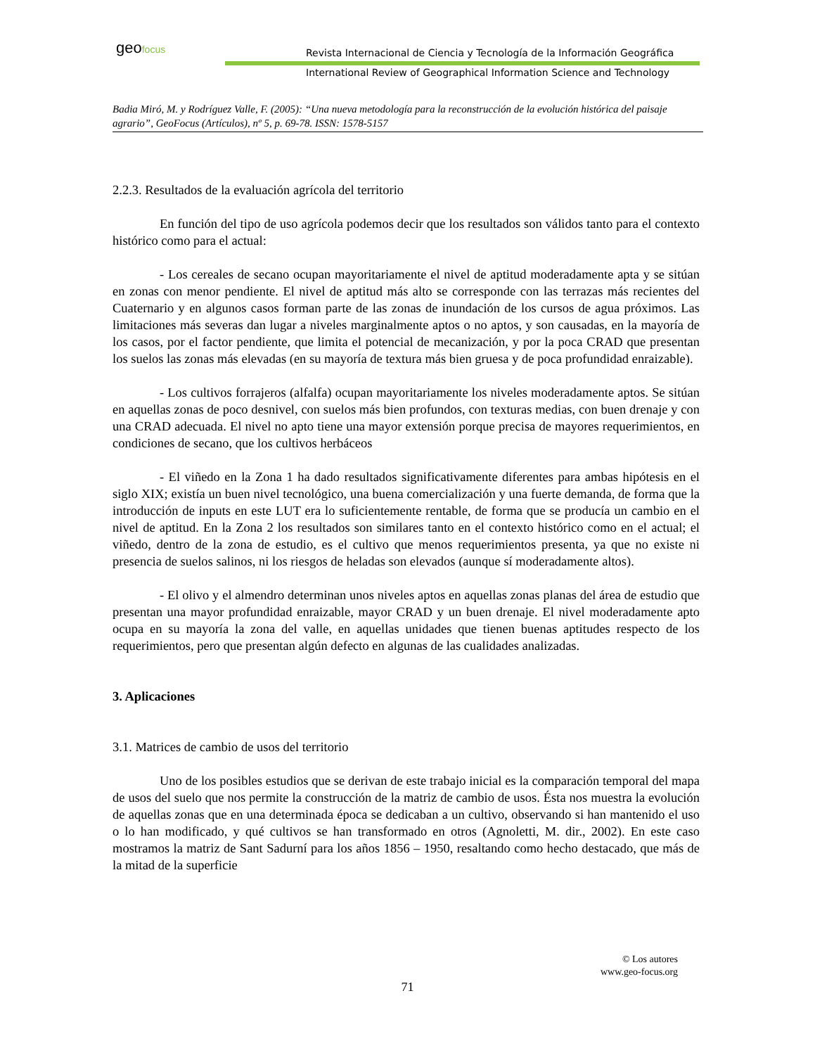geofocus
Revista Internacional de Ciencia y Tecnología de la Información Geográfica
International Review of Geographical Information Science and Technology
Badia Miró, M. y Rodríguez Valle, F. (2005): “Una nueva metodología para la reconstrucción de la evolución histórica del paisaje agrario”, GeoFocus (Artículos), nº 5, p. 69-78. ISSN: 1578-5157
2.2.3. Resultados de la evaluación agrícola del territorio
En función del tipo de uso agrícola podemos decir que los resultados son válidos tanto para el contexto histórico como para el actual:
- Los cereales de secano ocupan mayoritariamente el nivel de aptitud moderadamente apta y se sitúan en zonas con menor pendiente. El nivel de aptitud más alto se corresponde con las terrazas más recientes del Cuaternario y en algunos casos forman parte de las zonas de inundación de los cursos de agua próximos. Las limitaciones más severas dan lugar a niveles marginalmente aptos o no aptos, y son causadas, en la mayoría de los casos, por el factor pendiente, que limita el potencial de mecanización, y por la poca CRAD que presentan los suelos las zonas más elevadas (en su mayoría de textura más bien gruesa y de poca profundidad enraizable).
- Los cultivos forrajeros (alfalfa) ocupan mayoritariamente los niveles moderadamente aptos. Se sitúan en aquellas zonas de poco desnivel, con suelos más bien profundos, con texturas medias, con buen drenaje y con una CRAD adecuada. El nivel no apto tiene una mayor extensión porque precisa de mayores requerimientos, en condiciones de secano, que los cultivos herbáceos
- El viñedo en la Zona 1 ha dado resultados significativamente diferentes para ambas hipótesis en el siglo XIX; existía un buen nivel tecnológico, una buena comercialización y una fuerte demanda, de forma que la introducción de inputs en este LUT era lo suficientemente rentable, de forma que se producía un cambio en el nivel de aptitud. En la Zona 2 los resultados son similares tanto en el contexto histórico como en el actual; el viñedo, dentro de la zona de estudio, es el cultivo que menos requerimientos presenta, ya que no existe ni presencia de suelos salinos, ni los riesgos de heladas son elevados (aunque sí moderadamente altos).
- El olivo y el almendro determinan unos niveles aptos en aquellas zonas planas del área de estudio que presentan una mayor profundidad enraizable, mayor CRAD y un buen drenaje. El nivel moderadamente apto ocupa en su mayoría la zona del valle, en aquellas unidades que tienen buenas aptitudes respecto de los requerimientos, pero que presentan algún defecto en algunas de las cualidades analizadas.
3. Aplicaciones
3.1. Matrices de cambio de usos del territorio
Uno de los posibles estudios que se derivan de este trabajo inicial es la comparación temporal del mapa de usos del suelo que nos permite la construcción de la matriz de cambio de usos. Ésta nos muestra la evolución de aquellas zonas que en una determinada época se dedicaban a un cultivo, observando si han mantenido el uso o lo han modificado, y qué cultivos se han transformado en otros (Agnoletti, M. dir., 2002). En este caso mostramos la matriz de Sant Sadurní para los años 1856 – 1950, resaltando como hecho destacado, que más de la mitad de la superficie
© Los autores
www.geo-focus.org
71